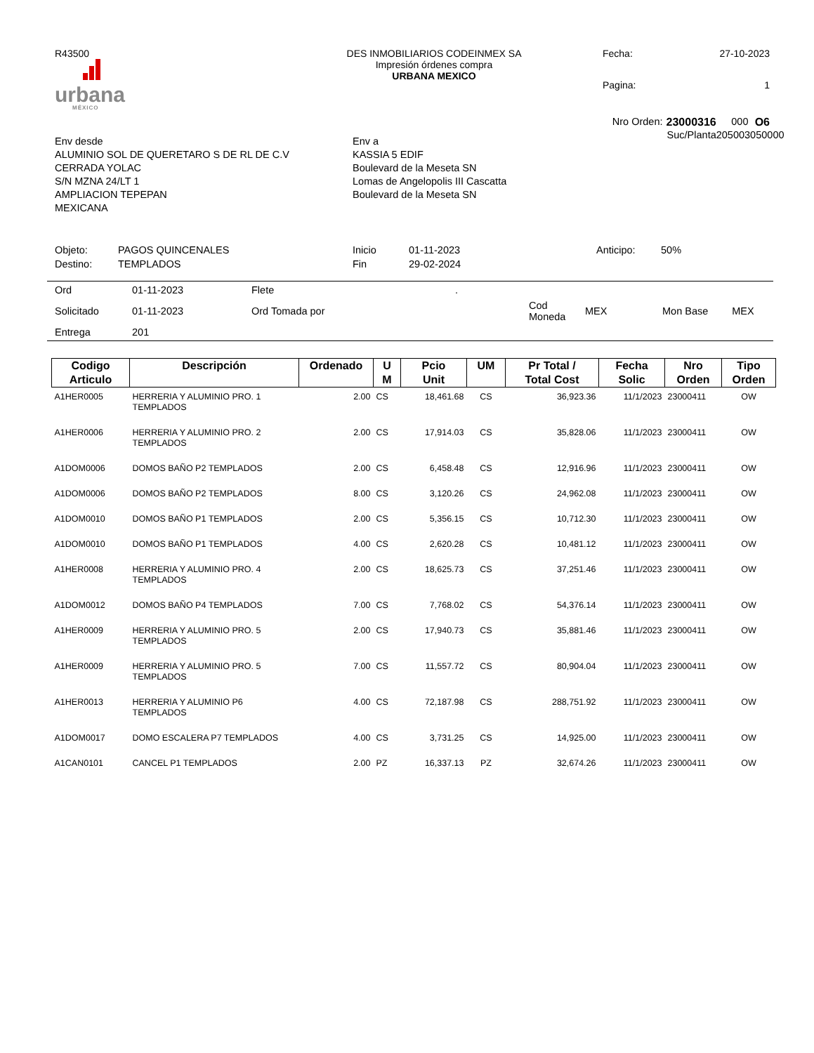R43500
urbana
MÉXICO
DES INMOBILIARIOS CODEINMEX SA
Impresión órdenes compra
URBANA MEXICO
Fecha: 27-10-2023 Pagina: 1
Env desde
ALUMINIO SOL DE QUERETARO S DE RL DE C.V
CERRADA YOLAC
S/N MZNA 24/LT 1
AMPLIACION TEPEPAN
MEXICANA
Env a
KASSIA 5 EDIF
Boulevard de la Meseta SN
Lomas de Angelopolis III Cascatta
Boulevard de la Meseta SN
Nro Orden: 23000316 000 O6 Suc/Planta 205003050000
Objeto: PAGOS QUINCENALES Inicio 01-11-2023 Anticipo: 50% Destino: TEMPLADOS Fin 29-02-2024
| Ord | 01-11-2023 | Flete | . | | | | |
| Solicitado | 01-11-2023 | Ord Tomada por | | Cod Moneda | MEX | Mon Base | MEX |
| Entrega | 201 | | | | | | |
| Codigo Articulo | Descripción | Ordenado | U M | Pcio Unit | UM | Pr Total / Total Cost | Fecha Solic | Nro Orden | Tipo Orden |
| --- | --- | --- | --- | --- | --- | --- | --- | --- | --- |
| A1HER0005 | HERRERIA Y ALUMINIO PRO. 1 TEMPLADOS | 2.00 | CS | 18,461.68 | CS | 36,923.36 | 11/1/2023 | 23000411 | OW |
| A1HER0006 | HERRERIA Y ALUMINIO PRO. 2 TEMPLADOS | 2.00 | CS | 17,914.03 | CS | 35,828.06 | 11/1/2023 | 23000411 | OW |
| A1DOM0006 | DOMOS BAÑO P2 TEMPLADOS | 2.00 | CS | 6,458.48 | CS | 12,916.96 | 11/1/2023 | 23000411 | OW |
| A1DOM0006 | DOMOS BAÑO P2 TEMPLADOS | 8.00 | CS | 3,120.26 | CS | 24,962.08 | 11/1/2023 | 23000411 | OW |
| A1DOM0010 | DOMOS BAÑO P1 TEMPLADOS | 2.00 | CS | 5,356.15 | CS | 10,712.30 | 11/1/2023 | 23000411 | OW |
| A1DOM0010 | DOMOS BAÑO P1 TEMPLADOS | 4.00 | CS | 2,620.28 | CS | 10,481.12 | 11/1/2023 | 23000411 | OW |
| A1HER0008 | HERRERIA Y ALUMINIO PRO. 4 TEMPLADOS | 2.00 | CS | 18,625.73 | CS | 37,251.46 | 11/1/2023 | 23000411 | OW |
| A1DOM0012 | DOMOS BAÑO P4 TEMPLADOS | 7.00 | CS | 7,768.02 | CS | 54,376.14 | 11/1/2023 | 23000411 | OW |
| A1HER0009 | HERRERIA Y ALUMINIO PRO. 5 TEMPLADOS | 2.00 | CS | 17,940.73 | CS | 35,881.46 | 11/1/2023 | 23000411 | OW |
| A1HER0009 | HERRERIA Y ALUMINIO PRO. 5 TEMPLADOS | 7.00 | CS | 11,557.72 | CS | 80,904.04 | 11/1/2023 | 23000411 | OW |
| A1HER0013 | HERRERIA Y ALUMINIO P6 TEMPLADOS | 4.00 | CS | 72,187.98 | CS | 288,751.92 | 11/1/2023 | 23000411 | OW |
| A1DOM0017 | DOMO ESCALERA P7 TEMPLADOS | 4.00 | CS | 3,731.25 | CS | 14,925.00 | 11/1/2023 | 23000411 | OW |
| A1CAN0101 | CANCEL P1 TEMPLADOS | 2.00 | PZ | 16,337.13 | PZ | 32,674.26 | 11/1/2023 | 23000411 | OW |